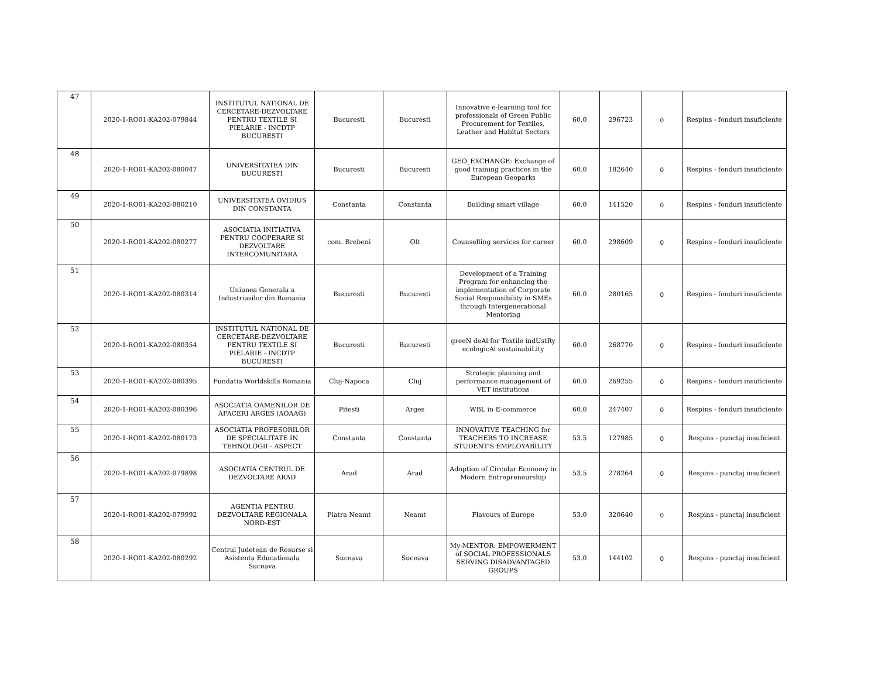| 47 | 2020-1-RO01-KA202-079844 | INSTITUTUL NATIONAL DE CERCETARE-DEZVOLTARE PENTRU TEXTILE SI PIELARIE - INCDTP BUCURESTI | Bucuresti | Bucuresti | Innovative e-learning tool for professionals of Green Public Procurement for Textiles, Leather and Habitat Sectors | 60.0 | 296723 | 0 | Respins - fonduri insuficiente |
| 48 | 2020-1-RO01-KA202-080047 | UNIVERSITATEA DIN BUCURESTI | Bucuresti | Bucuresti | GEO_EXCHANGE: Exchange of good training practices in the European Geoparks | 60.0 | 182640 | 0 | Respins - fonduri insuficiente |
| 49 | 2020-1-RO01-KA202-080210 | UNIVERSITATEA OVIDIUS DIN CONSTANTA | Constanta | Constanta | Building smart village | 60.0 | 141520 | 0 | Respins - fonduri insuficiente |
| 50 | 2020-1-RO01-KA202-080277 | ASOCIATIA INITIATIVA PENTRU COOPERARE SI DEZVOLTARE INTERCOMUNITARA | com. Brebeni | Olt | Counselling services for career | 60.0 | 298609 | 0 | Respins - fonduri insuficiente |
| 51 | 2020-1-RO01-KA202-080314 | Uniunea Generala a Industriasilor din Romania | Bucuresti | Bucuresti | Development of a Training Program for enhancing the implementation of Corporate Social Responsibility in SMEs through Intergenerational Mentoring | 60.0 | 280165 | 0 | Respins - fonduri insuficiente |
| 52 | 2020-1-RO01-KA202-080354 | INSTITUTUL NATIONAL DE CERCETARE-DEZVOLTARE PENTRU TEXTILE SI PIELARIE - INCDTP BUCURESTI | Bucuresti | Bucuresti | greeN deAl for Textile indUstRy ecologicAl sustainabiLity | 60.0 | 268770 | 0 | Respins - fonduri insuficiente |
| 53 | 2020-1-RO01-KA202-080395 | Fundatia Worldskills Romania | Cluj-Napoca | Cluj | Strategic planning and performance management of VET institutions | 60.0 | 269255 | 0 | Respins - fonduri insuficiente |
| 54 | 2020-1-RO01-KA202-080396 | ASOCIATIA OAMENILOR DE AFACERI ARGES (AOAAG) | Pitesti | Arges | WBL in E-commerce | 60.0 | 247407 | 0 | Respins - fonduri insuficiente |
| 55 | 2020-1-RO01-KA202-080173 | ASOCIATIA PROFESORILOR DE SPECIALITATE IN TEHNOLOGII - ASPECT | Constanta | Constanta | INNOVATIVE TEACHING for TEACHERS TO INCREASE STUDENT'S EMPLOYABILITY | 53.5 | 127985 | 0 | Respins - punctaj insuficient |
| 56 | 2020-1-RO01-KA202-079898 | ASOCIATIA CENTRUL DE DEZVOLTARE ARAD | Arad | Arad | Adoption of Circular Economy in Modern Entrepreneurship | 53.5 | 278264 | 0 | Respins - punctaj insuficient |
| 57 | 2020-1-RO01-KA202-079992 | AGENTIA PENTRU DEZVOLTARE REGIONALA NORD-EST | Piatra Neamt | Neamt | Flavours of Europe | 53.0 | 320640 | 0 | Respins - punctaj insuficient |
| 58 | 2020-1-RO01-KA202-080292 | Centrul Judetean de Resurse si Asistenta Educationala Suceava | Suceava | Suceava | My-MENTOR: EMPOWERMENT of SOCIAL PROFESSIONALS SERVING DISADVANTAGED GROUPS | 53.0 | 144102 | 0 | Respins - punctaj insuficient |